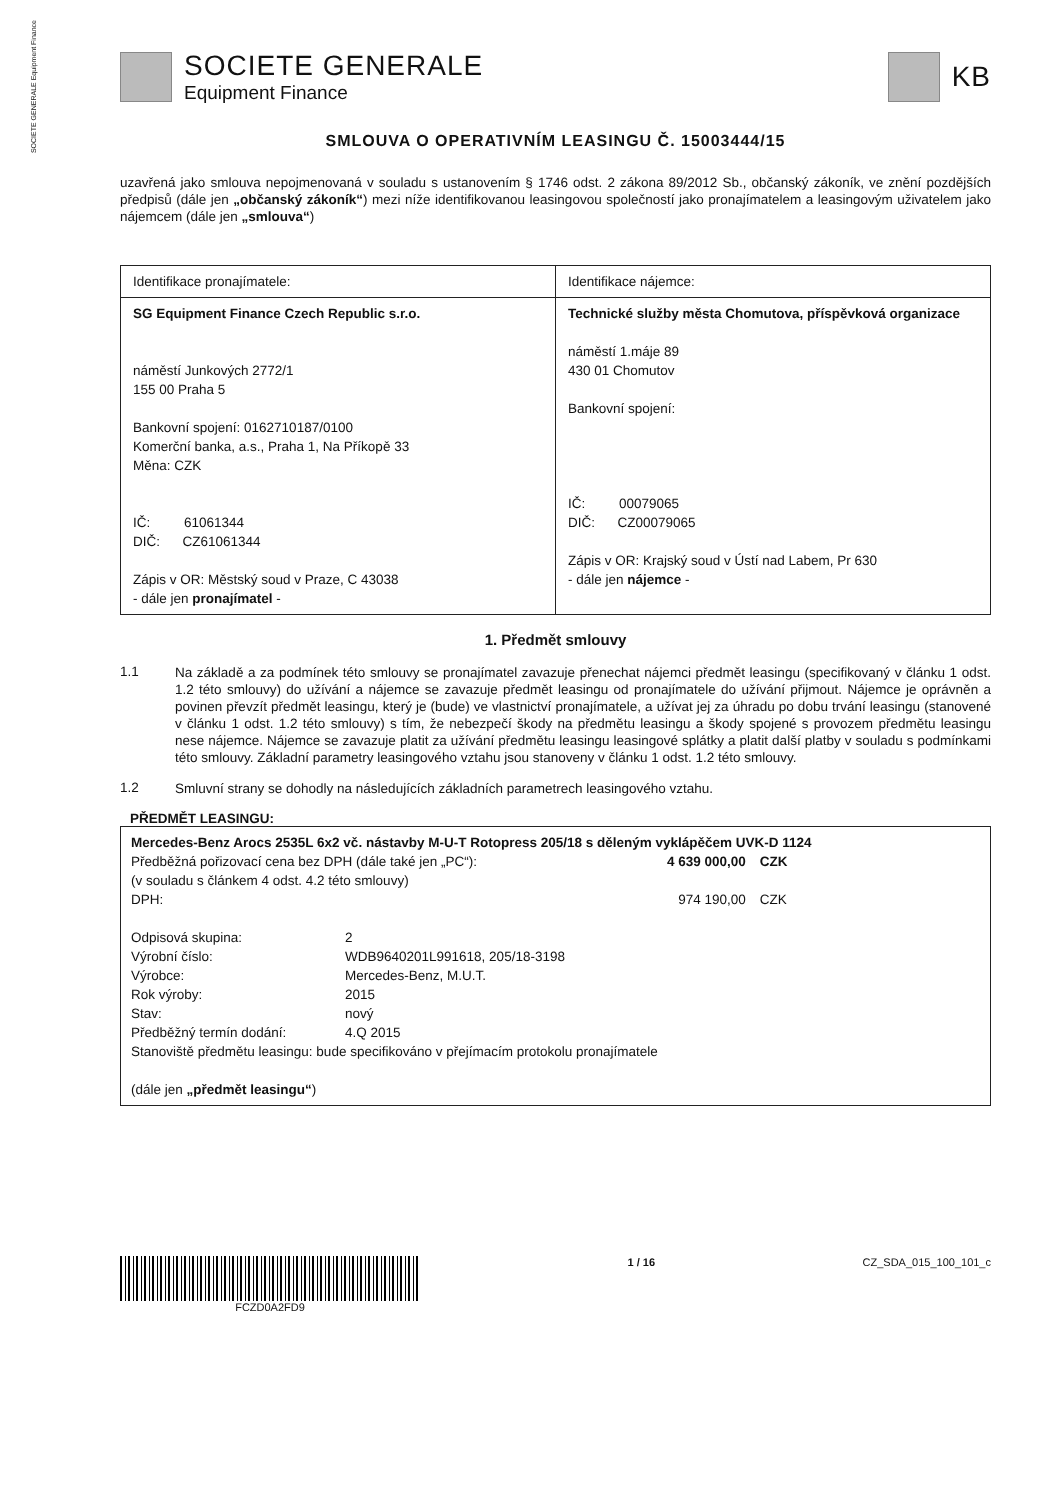SOCIETE GENERALE Equipment Finance
SOCIETE GENERALE
Equipment Finance
KB
SMLOUVA O OPERATIVNÍM LEASINGU Č. 15003444/15
uzavřená jako smlouva nepojmenovaná v souladu s ustanovením § 1746 odst. 2 zákona 89/2012 Sb., občanský zákoník, ve znění pozdějších předpisů (dále jen „občanský zákoník“) mezi níže identifikovanou leasingovou společností jako pronajímatelem a leasingovým uživatelem jako nájemcem (dále jen „smlouva“)
| Identifikace pronajímatele: | Identifikace nájemce: |
| SG Equipment Finance Czech Republic s.r.o. náměstí Junkových 2772/1 155 00 Praha 5 Bankovní spojení: 0162710187/0100 Komerční banka, a.s., Praha 1, Na Příkopě 33 Měna: CZK IČ: 61061344 DIČ: CZ61061344 Zápis v OR: Městský soud v Praze, C 43038 - dále jen pronajímatel - | Technické služby města Chomutova, příspěvková organizace náměstí 1.máje 89 430 01 Chomutov Bankovní spojení: IČ: 00079065 DIČ: CZ00079065 Zápis v OR: Krajský soud v Ústí nad Labem, Pr 630 - dále jen nájemce - |
1. Předmět smlouvy
1.1
Na základě a za podmínek této smlouvy se pronajímatel zavazuje přenechat nájemci předmět leasingu (specifikovaný v článku 1 odst. 1.2 této smlouvy) do užívání a nájemce se zavazuje předmět leasingu od pronajímatele do užívání přijmout. Nájemce je oprávněn a povinen převzít předmět leasingu, který je (bude) ve vlastnictví pronajímatele, a užívat jej za úhradu po dobu trvání leasingu (stanovené v článku 1 odst. 1.2 této smlouvy) s tím, že nebezpečí škody na předmětu leasingu a škody spojené s provozem předmětu leasingu nese nájemce. Nájemce se zavazuje platit za užívání předmětu leasingu leasingové splátky a platit další platby v souladu s podmínkami této smlouvy. Základní parametry leasingového vztahu jsou stanoveny v článku 1 odst. 1.2 této smlouvy.
1.2
Smluvní strany se dohodly na následujících základních parametrech leasingového vztahu.
PŘEDMĚT LEASINGU:
Mercedes-Benz Arocs 2535L 6x2 vč. nástavby M-U-T Rotopress 205/18 s děleným vyklápěčem UVK-D 1124
| Předběžná pořizovací cena bez DPH (dále také jen „PC“): (v souladu s článkem 4 odst. 4.2 této smlouvy) | 4 639 000,00 | CZK | |
| DPH: | 974 190,00 | CZK | |
| Odpisová skupina: | 2 |
| Výrobní číslo: | WDB9640201L991618, 205/18-3198 |
| Výrobce: | Mercedes-Benz, M.U.T. |
| Rok výroby: | 2015 |
| Stav: | nový |
| Předběžný termín dodání: | 4.Q 2015 |
Stanoviště předmětu leasingu: bude specifikováno v přejímacím protokolu pronajímatele
(dále jen „předmět leasingu“)
FCZD0A2FD9 1 / 16 CZ_SDA_015_100_101_c